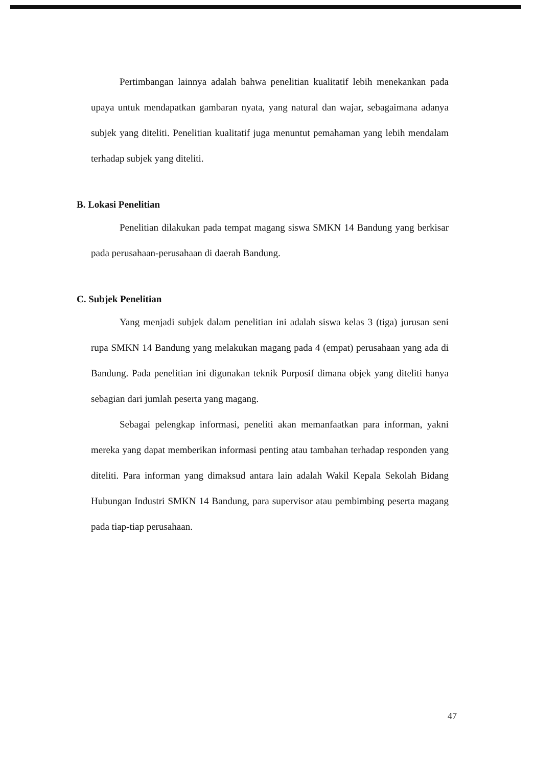Pertimbangan lainnya adalah bahwa penelitian kualitatif lebih menekankan pada upaya untuk mendapatkan gambaran nyata, yang natural dan wajar, sebagaimana adanya subjek yang diteliti. Penelitian kualitatif juga menuntut pemahaman yang lebih mendalam terhadap subjek yang diteliti.
B. Lokasi Penelitian
Penelitian dilakukan pada tempat magang siswa SMKN 14 Bandung yang berkisar pada perusahaan-perusahaan di daerah Bandung.
C. Subjek Penelitian
Yang menjadi subjek dalam penelitian ini adalah siswa kelas 3 (tiga) jurusan seni rupa SMKN 14 Bandung yang melakukan magang pada 4 (empat) perusahaan yang ada di Bandung. Pada penelitian ini digunakan teknik Purposif dimana objek yang diteliti hanya sebagian dari jumlah peserta yang magang.
Sebagai pelengkap informasi, peneliti akan memanfaatkan para informan, yakni mereka yang dapat memberikan informasi penting atau tambahan terhadap responden yang diteliti. Para informan yang dimaksud antara lain adalah Wakil Kepala Sekolah Bidang Hubungan Industri SMKN 14 Bandung, para supervisor atau pembimbing peserta magang pada tiap-tiap perusahaan.
47